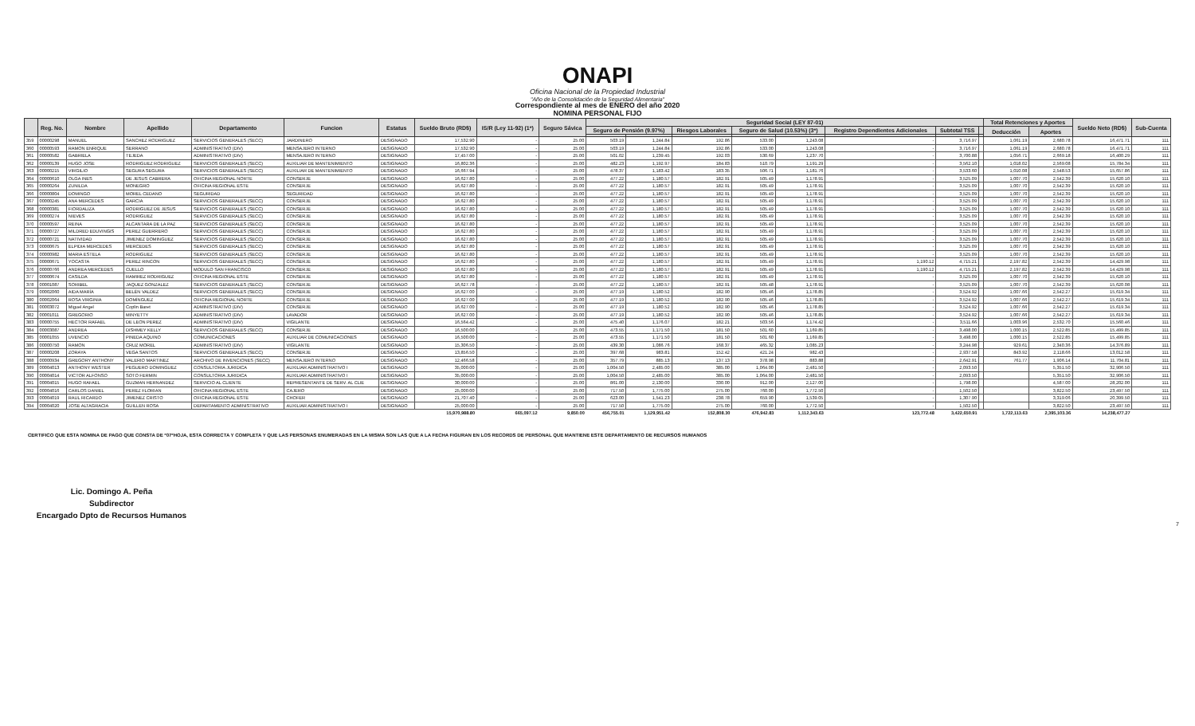ONAPI
Oficina Nacional de la Propiedad Industrial
"Año de la Consolidación de la Seguridad Alimentaria"
Correspondiente al mes de ENERO del año 2020
NOMINA PERSONAL FIJO
| | Reg. No. | Nombre | Apellido | Departamento | Funcion | Estatus | Sueldo Bruto (RD$) | IS/R (Ley 11-92) (1*) | Seguro Sávica | Seguridad Social (LEY 87-01) | | | | | | | | Total Retenciones y Aportes | | Sueldo Neto (RD$) | Sub-Cuenta |
| --- | --- | --- | --- | --- | --- | --- | --- | --- | --- | --- | --- | --- | --- | --- | --- | --- | --- | --- | --- | --- | --- |
| | | | | | | | | | | Seguro de Pensión (9.97%) | | Riesgos Laborales | Seguro de Salud (10.53%) (3*) | | Registro Dependientes Adicionales | Subtotal TSS | | Deducción | Aportes | | |
| 359 | 00000298 | MANUEL | SANCHEZ RODRIGUEZ | SERVICIOS GENERALES (SECC) | JARDINERO | DESIGNADO | 17,532.90 | - | 25.00 | 503.19 | 1,244.84 | 192.86 | 533.00 | 1,243.08 | - | 3,716.97 | | 1,061.19 | 2,680.78 | 16,471.71 | 111 |
| 360 | 00000593 | RAMON ENRIQUE | SERRANO | ADMINISTRATIVO (DIV) | MENSAJERO INTERNO | DESIGNADO | 17,532.90 | - | 25.00 | 503.19 | 1,244.84 | 192.86 | 533.00 | 1,243.08 | - | 3,716.97 | | 1,061.19 | 2,680.78 | 16,471.71 | 111 |
| 361 | 00000582 | GABRIELA | TEJEDA | ADMINISTRATIVO (DIV) | MENSAJERO INTERNO | DESIGNADO | 17,457.00 | - | 25.00 | 501.02 | 1,239.45 | 192.03 | 530.69 | 1,237.70 | - | 3,700.88 | | 1,056.71 | 2,669.18 | 16,400.29 | 111 |
| 362 | 00000139 | HUGO JOSE | RODRIGUEZ RODRIGUEZ | SERVICIOS GENERALES (SECC) | AUXILIAR DE MANTENIMIENTO | DESIGNADO | 16,802.36 | - | 25.00 | 482.23 | 1,192.97 | 184.83 | 510.79 | 1,191.29 | - | 3,562.10 | | 1,018.02 | 2,569.08 | 15,784.34 | 111 |
| 363 | 00000215 | VIRGILIO | SEGURA SEGURA | SERVICIOS GENERALES (SECC) | AUXILIAR DE MANTENIMIENTO | DESIGNADO | 16,667.94 | - | 25.00 | 478.37 | 1,183.42 | 183.35 | 506.71 | 1,181.76 | - | 3,533.60 | | 1,010.08 | 2,548.53 | 15,657.86 | 111 |
| 364 | 00000610 | OLGA INES | DE JESUS CABRERA | OFICINA REGIONAL NORTE | CONSERJE | DESIGNADO | 16,627.80 | - | 25.00 | 477.22 | 1,180.57 | 182.91 | 505.49 | 1,178.91 | - | 3,525.09 | | 1,007.70 | 2,542.39 | 15,620.10 | 111 |
| 365 | 00000264 | ZUNILDA | MONEGRO | OFICINA REGIONAL ESTE | CONSERJE | DESIGNADO | 16,627.80 | - | 25.00 | 477.22 | 1,180.57 | 182.91 | 505.49 | 1,178.91 | - | 3,525.09 | | 1,007.70 | 2,542.39 | 15,620.10 | 111 |
| 366 | 00000804 | DOMINGO | MOREL CEDANO | SEGURIDAD | SEGURIDAD | DESIGNADO | 16,627.80 | - | 25.00 | 477.22 | 1,180.57 | 182.91 | 505.49 | 1,178.91 | - | 3,525.09 | | 1,007.70 | 2,542.39 | 15,620.10 | 111 |
| 367 | 00000245 | ANA MERCEDES | GARCIA | SERVICIOS GENERALES (SECC) | CONSERJE | DESIGNADO | 16,627.80 | - | 25.00 | 477.22 | 1,180.57 | 182.91 | 505.49 | 1,178.91 | - | 3,525.09 | | 1,007.70 | 2,542.39 | 15,620.10 | 111 |
| 368 | 00000381 | FIORDALIZA | RODRIGUEZ DE JESUS | SERVICIOS GENERALES (SECC) | CONSERJE | DESIGNADO | 16,627.80 | - | 25.00 | 477.22 | 1,180.57 | 182.91 | 505.49 | 1,178.91 | - | 3,525.09 | | 1,007.70 | 2,542.39 | 15,620.10 | 111 |
| 369 | 00000274 | NIEVES | RODRIGUEZ | SERVICIOS GENERALES (SECC) | CONSERJE | DESIGNADO | 16,627.80 | - | 25.00 | 477.22 | 1,180.57 | 182.91 | 505.49 | 1,178.91 | - | 3,525.09 | | 1,007.70 | 2,542.39 | 15,620.10 | 111 |
| 370 | 00000597 | REINA | ALCANTARA DE LA PAZ | SERVICIOS GENERALES (SECC) | CONSERJE | DESIGNADO | 16,627.80 | - | 25.00 | 477.22 | 1,180.57 | 182.91 | 505.49 | 1,178.91 | - | 3,525.09 | | 1,007.70 | 2,542.39 | 15,620.10 | 111 |
| 371 | 00000727 | MILDRED EDUVINGIS | PEREZ GUERRERO | SERVICIOS GENERALES (SECC) | CONSERJE | DESIGNADO | 16,627.80 | - | 25.00 | 477.22 | 1,180.57 | 182.91 | 505.49 | 1,178.91 | - | 3,525.09 | | 1,007.70 | 2,542.39 | 15,620.10 | 111 |
| 372 | 00000721 | NATIVIDAD | JIMENEZ DOMINGUEZ | SERVICIOS GENERALES (SECC) | CONSERJE | DESIGNADO | 16,627.80 | - | 25.00 | 477.22 | 1,180.57 | 182.91 | 505.49 | 1,178.91 | - | 3,525.09 | | 1,007.70 | 2,542.39 | 15,620.10 | 111 |
| 373 | 00000675 | ELPIDIA MERCEDES | MERCEDES | SERVICIOS GENERALES (SECC) | CONSERJE | DESIGNADO | 16,627.80 | - | 25.00 | 477.22 | 1,180.57 | 182.91 | 505.49 | 1,178.91 | - | 3,525.09 | | 1,007.70 | 2,542.39 | 15,620.10 | 111 |
| 374 | 00000982 | MARIA ESTELA | RODRIGUEZ | SERVICIOS GENERALES (SECC) | CONSERJE | DESIGNADO | 16,627.80 | - | 25.00 | 477.22 | 1,180.57 | 182.91 | 505.49 | 1,178.91 | - | 3,525.09 | | 1,007.70 | 2,542.39 | 15,620.10 | 111 |
| 375 | 00000671 | YOCASTA | PEREZ RINCON | SERVICIOS GENERALES (SECC) | CONSERJE | DESIGNADO | 16,627.80 | - | 25.00 | 477.22 | 1,180.57 | 182.91 | 505.49 | 1,178.91 | 1,190.12 | 4,715.21 | | 2,197.82 | 2,542.39 | 14,429.98 | 111 |
| 376 | 00000766 | ANDREA MERCEDES | CUELLO | MODULO SAN FRANCISCO | CONSERJE | DESIGNADO | 16,627.80 | - | 25.00 | 477.22 | 1,180.57 | 182.91 | 505.49 | 1,178.91 | 1,190.12 | 4,715.21 | | 2,197.82 | 2,542.39 | 14,429.98 | 111 |
| 377 | 00000674 | CASILDA | RAMIREZ RODRIGUEZ | OFICINA REGIONAL ESTE | CONSERJE | DESIGNADO | 16,627.80 | - | 25.00 | 477.22 | 1,180.57 | 182.91 | 505.49 | 1,178.91 | - | 3,525.09 | | 1,007.70 | 2,542.39 | 15,620.10 | 111 |
| 378 | 00001087 | SORIBEL | JAQUEZ GONZALEZ | SERVICIOS GENERALES (SECC) | CONSERJE | DESIGNADO | 16,627.78 | - | 25.00 | 477.22 | 1,180.57 | 182.91 | 505.48 | 1,178.91 | - | 3,525.09 | | 1,007.70 | 2,542.39 | 15,620.08 | 111 |
| 379 | 00002060 | AIDA MARÍA | BELÉN VALDEZ | SERVICIOS GENERALES (SECC) | CONSERJE | DESIGNADO | 16,627.00 | - | 25.00 | 477.19 | 1,180.52 | 182.90 | 505.46 | 1,178.85 | - | 3,524.92 | | 1,007.66 | 2,542.27 | 15,619.34 | 111 |
| 380 | 00002064 | ROSA VIRGINIA | DOMÍNGUEZ | OFICINA REGIONAL NORTE | CONSERJE | DESIGNADO | 16,627.00 | - | 25.00 | 477.19 | 1,180.52 | 182.90 | 505.46 | 1,178.85 | - | 3,524.92 | | 1,007.66 | 2,542.27 | 15,619.34 | 111 |
| 381 | 00003072 | Miguel Angel | Coplin Baret | ADMINISTRATIVO (DIV) | CONSERJE | DESIGNADO | 16,627.00 | - | 25.00 | 477.19 | 1,180.52 | 182.90 | 505.46 | 1,178.85 | - | 3,524.92 | | 1,007.66 | 2,542.27 | 15,619.34 | 111 |
| 382 | 00001011 | GREGORIO | MINYETTY | ADMINISTRATIVO (DIV) | LAVADOR | DESIGNADO | 16,627.00 | - | 25.00 | 477.19 | 1,180.52 | 182.90 | 505.46 | 1,178.85 | - | 3,524.92 | | 1,007.66 | 2,542.27 | 15,619.34 | 111 |
| 383 | 00000755 | HECTOR RAFAEL | DE LEON PEREZ | ADMINISTRATIVO (DIV) | VIGILANTE | DESIGNADO | 16,564.42 | - | 25.00 | 475.40 | 1,176.07 | 182.21 | 503.56 | 1,174.42 | - | 3,511.66 | | 1,003.96 | 2,532.70 | 15,560.46 | 111 |
| 384 | 00003087 | ANDREA | DISHMEY KELLY | SERVICIOS GENERALES (SECC) | CONSERJE | DESIGNADO | 16,500.00 | - | 25.00 | 473.55 | 1,171.50 | 181.50 | 501.60 | 1,169.85 | - | 3,498.00 | | 1,000.15 | 2,522.85 | 15,499.85 | 111 |
| 385 | 00001055 | UVENCIO | PINEDA AQUINO | COMUNICACIONES | AUXILIAR DE COMUNICACIONES | DESIGNADO | 16,500.00 | - | 25.00 | 473.55 | 1,171.50 | 181.50 | 501.60 | 1,169.85 | - | 3,498.00 | | 1,000.15 | 2,522.85 | 15,499.85 | 111 |
| 386 | 00000750 | RAMON | CRUZ MOREL | ADMINISTRATIVO (DIV) | VIGILANTE | DESIGNADO | 15,306.50 | - | 25.00 | 439.30 | 1,086.76 | 168.37 | 465.32 | 1,085.23 | - | 3,244.98 | | 929.61 | 2,340.36 | 14,376.89 | 111 |
| 387 | 00000208 | ZORAYA | VEGA SANTOS | SERVICIOS GENERALES (SECC) | CONSERJE | DESIGNADO | 13,856.50 | - | 25.00 | 397.68 | 983.81 | 152.42 | 421.24 | 982.43 | - | 2,937.58 | | 843.92 | 2,118.66 | 13,012.58 | 111 |
| 388 | 00000934 | GREGORY ANTHONY | VALERIO MARTINEZ | ARCHIVO DE INVENCIONES (SECC) | MENSAJERO INTERNO | DESIGNADO | 12,466.58 | - | 25.00 | 357.79 | 885.13 | 137.13 | 378.98 | 883.88 | - | 2,642.91 | | 761.77 | 1,906.14 | 11,704.81 | 111 |
| 389 | 00004013 | ANTHONY WESTER | PEGUERO DOMINGUEZ | CONSULTORIA JURIDICA | AUXILIAR ADMINISTRATIVO I | DESIGNADO | 35,000.00 | - | 25.00 | 1,004.50 | 2,485.00 | 385.00 | 1,064.00 | 2,481.50 | - | 2,093.50 | | | 5,351.50 | 32,906.50 | 111 |
| 390 | 00004014 | VICTOR ALFONSO | SOTO FERMIN | CONSULTORIA JURIDICA | AUXILIAR ADMINISTRATIVO I | DESIGNADO | 35,000.00 | - | 25.00 | 1,004.50 | 2,485.00 | 385.00 | 1,064.00 | 2,481.50 | - | 2,093.50 | | | 5,351.50 | 32,906.50 | 111 |
| 391 | 00004015 | HUGO RAFAEL | GUZMAN HERNANDEZ | SERVICIO AL CLIENTE | REPRESENTANTE DE SERV. AL CLIE | DESIGNADO | 30,000.00 | - | 25.00 | 861.00 | 2,130.00 | 330.00 | 912.00 | 2,127.00 | - | 1,798.00 | | | 4,587.00 | 28,202.00 | 111 |
| 392 | 00004016 | CARLOS DANIEL | PEREZ FLORIAN | OFICINA REGIONAL ESTE | CAJERO | DESIGNADO | 25,000.00 | - | 25.00 | 717.50 | 1,775.00 | 275.00 | 760.00 | 1,772.50 | - | 1,502.50 | | | 3,822.50 | 23,497.50 | 111 |
| 393 | 00004019 | RAUL RICARDO | JIMENEZ CRISTO | OFICINA REGIONAL ESTE | CHOFER | DESIGNADO | 21,707.40 | - | 25.00 | 623.00 | 1,541.23 | 238.78 | 659.90 | 1,539.05 | - | 1,307.90 | | | 3,319.06 | 20,399.50 | 111 |
| 394 | 00004020 | JOSE ALTAGRACIA | GUILLEN ROSA | DEPARTAMENTO ADMINISTRATIVO | AUXILIAR ADMINISTRATIVO I | DESIGNADO | 25,000.00 | - | 25.00 | 717.50 | 1,775.00 | 275.00 | 760.00 | 1,772.50 | - | 1,502.50 | | | 3,822.50 | 23,497.50 | 111 |
| | | | | | | | 15,970,988.80 | 665,097.12 | 9,850.00 | 456,755.01 | 1,129,951.42 | 152,808.30 | 476,942.83 | 1,112,343.63 | 123,772.48 | 3,422,650.91 | | 1,722,113.63 | 2,395,103.36 | 14,238,477.27 | |
CERTIFICO QUE ESTA NOMINA DE PAGO QUE CONSTA DE *07*HOJA, ESTA CORRECTA Y COMPLETA Y QUE LAS PERSONAS ENUMERADAS EN LA MISMA SON LAS QUE A LA FECHA FIGURAN EN LOS RECORDS DE PERSONAL QUE MANTIENE ESTE DEPARTAMENTO DE RECURSOS HUMANOS
Lic. Domingo A. Peña
Subdirector
Encargado Dpto de Recursos Humanos
7